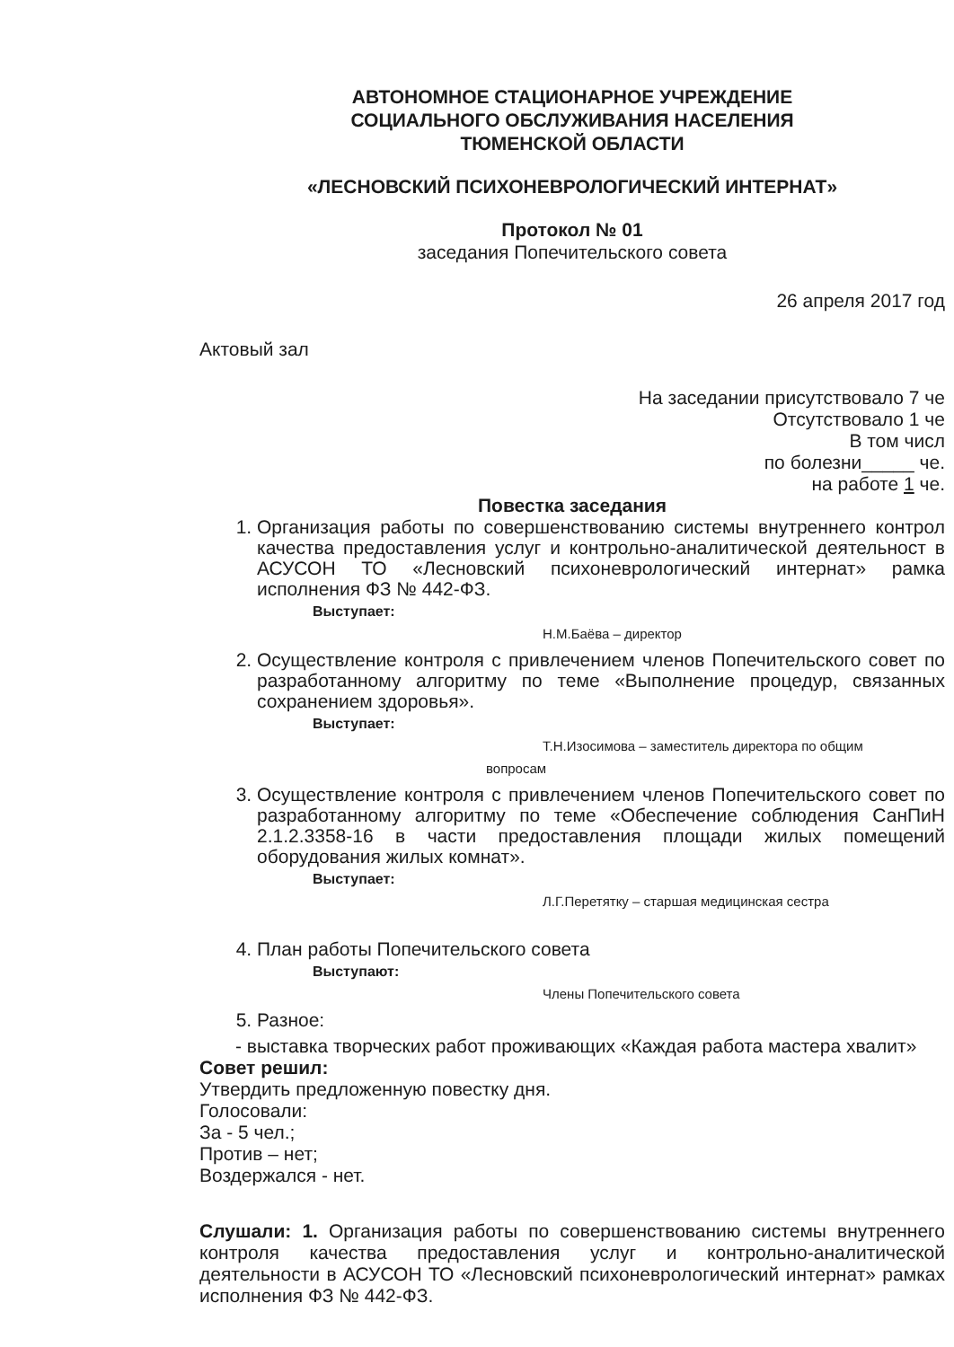АВТОНОМНОЕ СТАЦИОНАРНОЕ УЧРЕЖДЕНИЕ
СОЦИАЛЬНОГО ОБСЛУЖИВАНИЯ НАСЕЛЕНИЯ
ТЮМЕНСКОЙ ОБЛАСТИ
«ЛЕСНОВСКИЙ ПСИХОНЕВРОЛОГИЧЕСКИЙ ИНТЕРНАТ»
Протокол № 01
заседания Попечительского совета
26 апреля 2017 год
Актовый зал
На заседании присутствовало 7 че
Отсутствовало 1 че
В том числ
по болезни_____ че.
на работе 1 че.
Повестка заседания
1. Организация работы по совершенствованию системы внутреннего контрол качества предоставления услуг и контрольно-аналитической деятельност в АСУСОН ТО «Лесновский психоневрологический интернат» рамка исполнения ФЗ № 442-ФЗ.
Выступает:
Н.М.Баёва – директор
2. Осуществление контроля с привлечением членов Попечительского совет по разработанному алгоритму по теме «Выполнение процедур, связанных сохранением здоровья».
Выступает:
Т.Н.Изосимова – заместитель директора по общим
вопросам
3. Осуществление контроля с привлечением членов Попечительского совет по разработанному алгоритму по теме «Обеспечение соблюдения СанПиН 2.1.2.3358-16 в части предоставления площади жилых помещений оборудования жилых комнат».
Выступает:
Л.Г.Перетятку – старшая медицинская сестра
4. План работы Попечительского совета
Выступают:
Члены Попечительского совета
5. Разное:
- выставка творческих работ проживающих «Каждая работа мастера хвалит»
Совет решил:
Утвердить предложенную повестку дня.
Голосовали:
За - 5 чел.;
Против – нет;
Воздержался - нет.
Слушали: 1. Организация работы по совершенствованию системы внутреннего контроля качества предоставления услуг и контрольно-аналитической деятельности в АСУСОН ТО «Лесновский психоневрологический интернат» рамках исполнения ФЗ № 442-ФЗ.